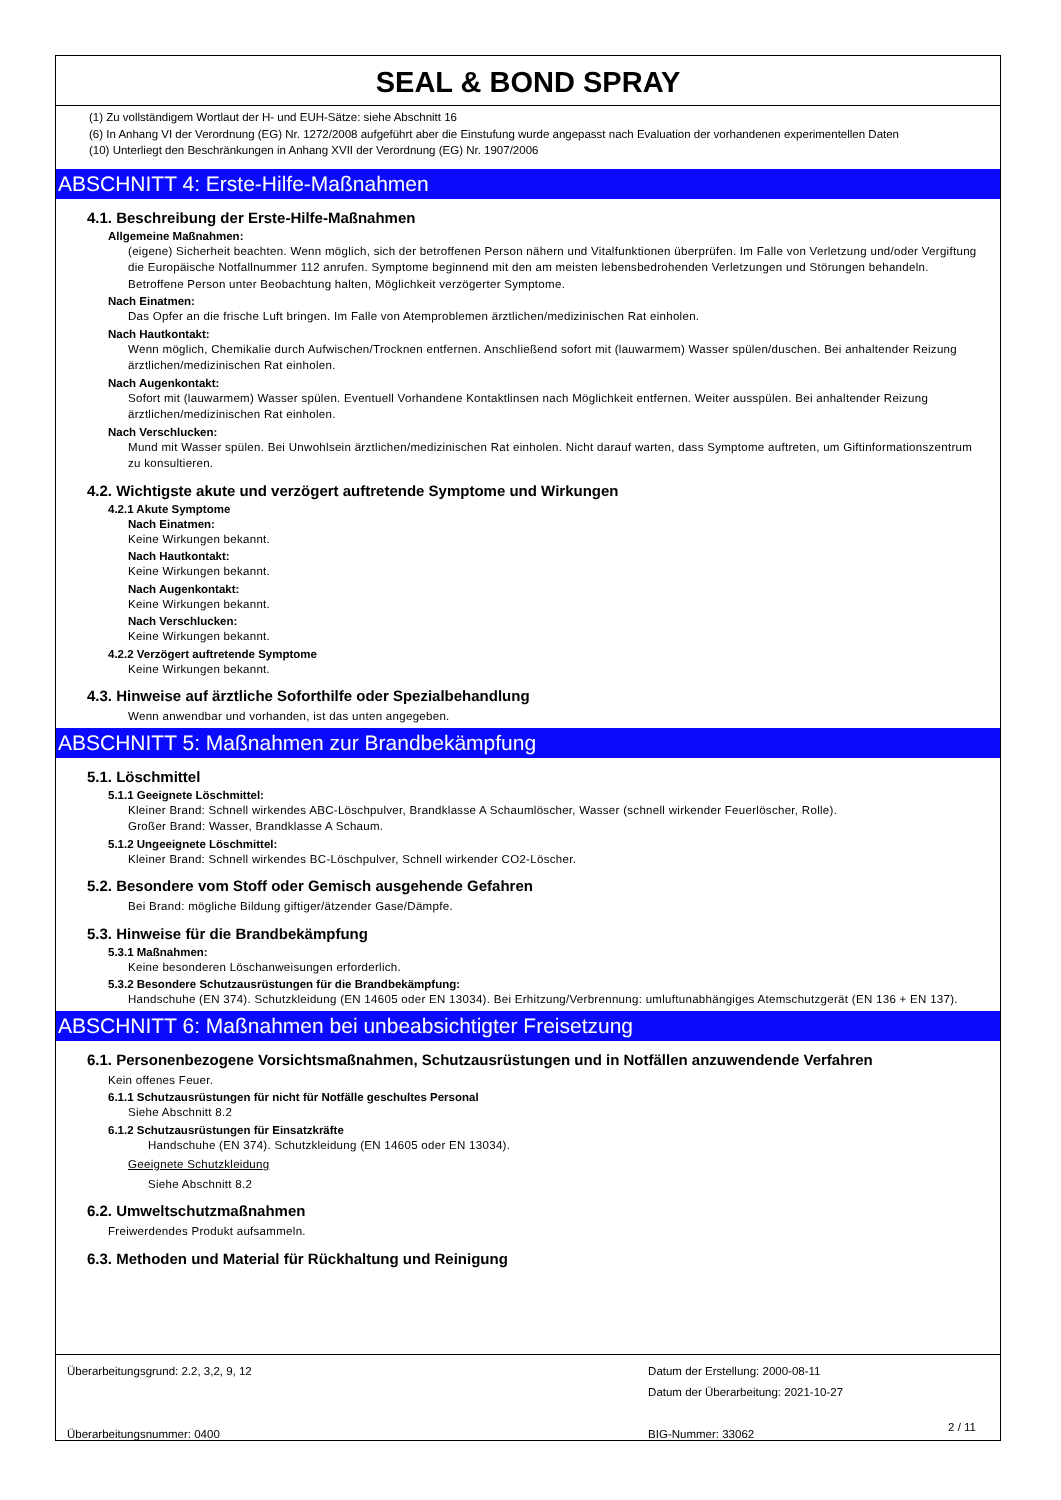SEAL & BOND SPRAY
(1) Zu vollständigem Wortlaut der H- und EUH-Sätze: siehe Abschnitt 16
(6) In Anhang VI der Verordnung (EG) Nr. 1272/2008 aufgeführt aber die Einstufung wurde angepasst nach Evaluation der vorhandenen experimentellen Daten
(10) Unterliegt den Beschränkungen in Anhang XVII der Verordnung (EG) Nr. 1907/2006
ABSCHNITT 4: Erste-Hilfe-Maßnahmen
4.1. Beschreibung der Erste-Hilfe-Maßnahmen
Allgemeine Maßnahmen:
(eigene) Sicherheit beachten. Wenn möglich, sich der betroffenen Person nähern und Vitalfunktionen überprüfen. Im Falle von Verletzung und/oder Vergiftung die Europäische Notfallnummer 112 anrufen. Symptome beginnend mit den am meisten lebensbedrohenden Verletzungen und Störungen behandeln. Betroffene Person unter Beobachtung halten, Möglichkeit verzögerter Symptome.
Nach Einatmen:
Das Opfer an die frische Luft bringen. Im Falle von Atemproblemen ärztlichen/medizinischen Rat einholen.
Nach Hautkontakt:
Wenn möglich, Chemikalie durch Aufwischen/Trocknen entfernen. Anschließend sofort mit (lauwarmem) Wasser spülen/duschen. Bei anhaltender Reizung ärztlichen/medizinischen Rat einholen.
Nach Augenkontakt:
Sofort mit (lauwarmem) Wasser spülen. Eventuell Vorhandene Kontaktlinsen nach Möglichkeit entfernen. Weiter ausspülen. Bei anhaltender Reizung ärztlichen/medizinischen Rat einholen.
Nach Verschlucken:
Mund mit Wasser spülen. Bei Unwohlsein ärztlichen/medizinischen Rat einholen. Nicht darauf warten, dass Symptome auftreten, um Giftinformationszentrum zu konsultieren.
4.2. Wichtigste akute und verzögert auftretende Symptome und Wirkungen
4.2.1 Akute Symptome
Nach Einatmen:
Keine Wirkungen bekannt.
Nach Hautkontakt:
Keine Wirkungen bekannt.
Nach Augenkontakt:
Keine Wirkungen bekannt.
Nach Verschlucken:
Keine Wirkungen bekannt.
4.2.2 Verzögert auftretende Symptome
Keine Wirkungen bekannt.
4.3. Hinweise auf ärztliche Soforthilfe oder Spezialbehandlung
Wenn anwendbar und vorhanden, ist das unten angegeben.
ABSCHNITT 5: Maßnahmen zur Brandbekämpfung
5.1. Löschmittel
5.1.1 Geeignete Löschmittel:
Kleiner Brand: Schnell wirkendes ABC-Löschpulver, Brandklasse A Schaumlöscher, Wasser (schnell wirkender Feuerlöscher, Rolle).
Großer Brand: Wasser, Brandklasse A Schaum.
5.1.2 Ungeeignete Löschmittel:
Kleiner Brand: Schnell wirkendes BC-Löschpulver, Schnell wirkender CO2-Löscher.
5.2. Besondere vom Stoff oder Gemisch ausgehende Gefahren
Bei Brand: mögliche Bildung giftiger/ätzender Gase/Dämpfe.
5.3. Hinweise für die Brandbekämpfung
5.3.1 Maßnahmen:
Keine besonderen Löschanweisungen erforderlich.
5.3.2 Besondere Schutzausrüstungen für die Brandbekämpfung:
Handschuhe (EN 374). Schutzkleidung (EN 14605 oder EN 13034). Bei Erhitzung/Verbrennung: umluftunabhängiges Atemschutzgerät (EN 136 + EN 137).
ABSCHNITT 6: Maßnahmen bei unbeabsichtigter Freisetzung
6.1. Personenbezogene Vorsichtsmaßnahmen, Schutzausrüstungen und in Notfällen anzuwendende Verfahren
Kein offenes Feuer.
6.1.1 Schutzausrüstungen für nicht für Notfälle geschultes Personal
Siehe Abschnitt 8.2
6.1.2 Schutzausrüstungen für Einsatzkräfte
Handschuhe (EN 374). Schutzkleidung (EN 14605 oder EN 13034).
Geeignete Schutzkleidung
Siehe Abschnitt 8.2
6.2. Umweltschutzmaßnahmen
Freiwerdendes Produkt aufsammeln.
6.3. Methoden und Material für Rückhaltung und Reinigung
Überarbeitungsgrund: 2.2, 3,2, 9, 12
Überarbeitungsnummer: 0400
Datum der Erstellung: 2000-08-11
Datum der Überarbeitung: 2021-10-27
BIG-Nummer: 33062
2 / 11